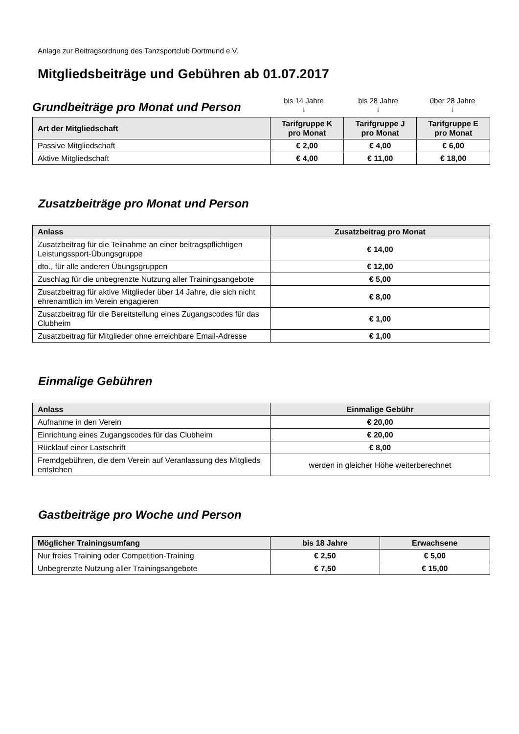Anlage zur Beitragsordnung des Tanzsportclub Dortmund e.V.
Mitgliedsbeiträge und Gebühren ab 01.07.2017
Grundbeiträge pro Monat und Person
bis 14 Jahre
↓
bis 28 Jahre
↓
über 28 Jahre
↓
| Art der Mitgliedschaft | Tarifgruppe K pro Monat | Tarifgruppe J pro Monat | Tarifgruppe E pro Monat |
| --- | --- | --- | --- |
| Passive Mitgliedschaft | € 2,00 | € 4,00 | € 6,00 |
| Aktive Mitgliedschaft | € 4,00 | € 11,00 | € 18,00 |
Zusatzbeiträge pro Monat und Person
| Anlass | Zusatzbeitrag pro Monat |
| --- | --- |
| Zusatzbeitrag für die Teilnahme an einer beitragspflichtigen Leistungssport-Übungsgruppe | € 14,00 |
| dto., für alle anderen Übungsgruppen | € 12,00 |
| Zuschlag für die unbegrenzte Nutzung aller Trainingsangebote | € 5,00 |
| Zusatzbeitrag für aktive Mitglieder über 14 Jahre, die sich nicht ehrenamtlich im Verein engagieren | € 8,00 |
| Zusatzbeitrag für die Bereitstellung eines Zugangscodes für das Clubheim | € 1,00 |
| Zusatzbeitrag für Mitglieder ohne erreichbare Email-Adresse | € 1,00 |
Einmalige Gebühren
| Anlass | Einmalige Gebühr |
| --- | --- |
| Aufnahme in den Verein | € 20,00 |
| Einrichtung eines Zugangscodes für das Clubheim | € 20,00 |
| Rücklauf einer Lastschrift | € 8,00 |
| Fremdgebühren, die dem Verein auf Veranlassung des Mitglieds entstehen | werden in gleicher Höhe weiterberechnet |
Gastbeiträge pro Woche und Person
| Möglicher Trainingsumfang | bis 18 Jahre | Erwachsene |
| --- | --- | --- |
| Nur freies Training oder Competition-Training | € 2,50 | € 5,00 |
| Unbegrenzte Nutzung aller Trainingsangebote | € 7,50 | € 15,00 |